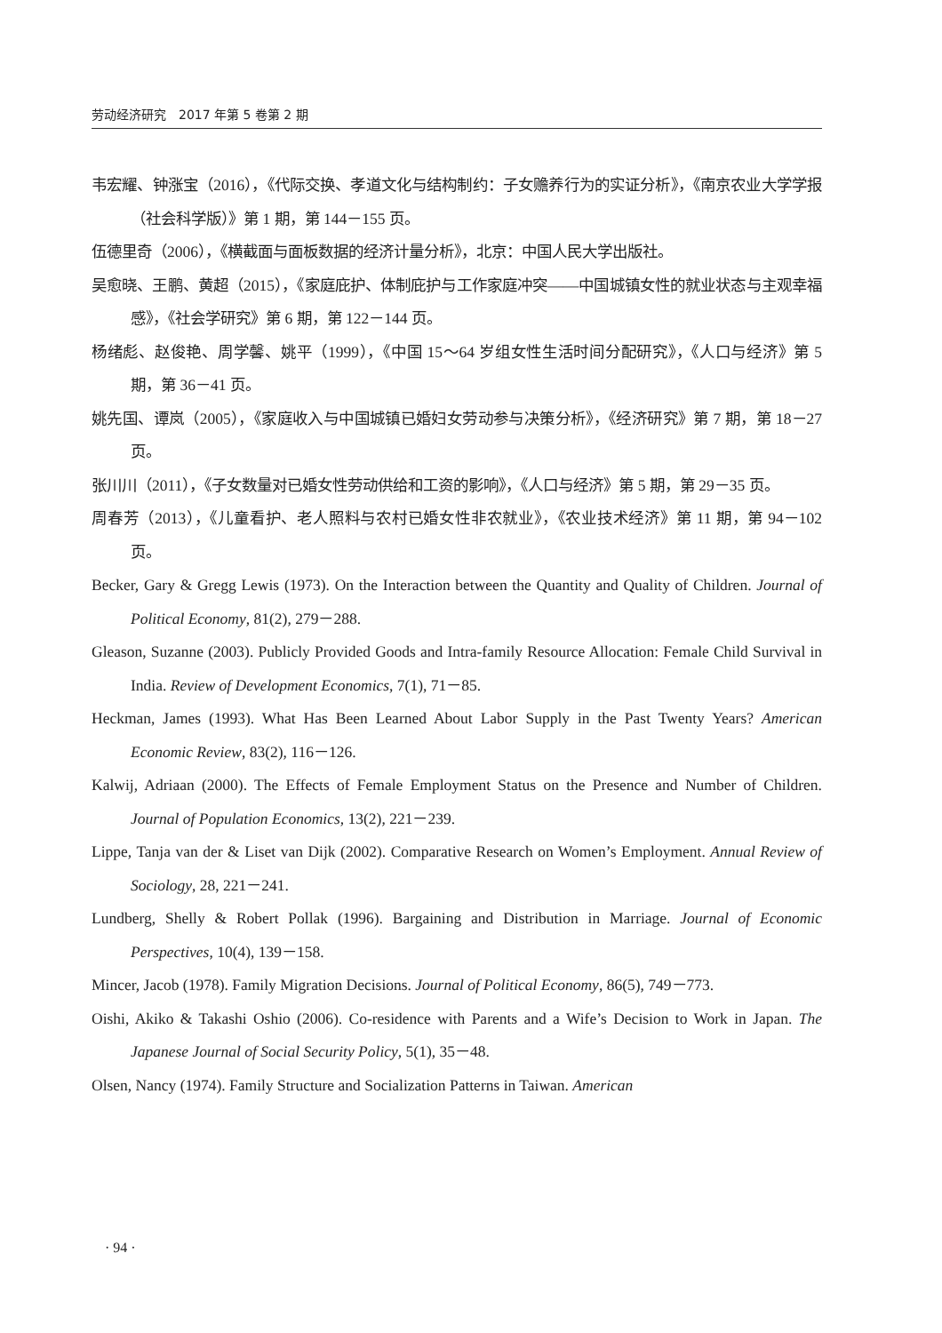劳动经济研究　2017 年第 5 卷第 2 期
韦宏耀、钟涨宝（2016），《代际交换、孝道文化与结构制约：子女赡养行为的实证分析》，《南京农业大学学报（社会科学版）》第 1 期，第 144－155 页。
伍德里奇（2006），《横截面与面板数据的经济计量分析》，北京：中国人民大学出版社。
吴愈晓、王鹏、黄超（2015），《家庭庇护、体制庇护与工作家庭冲突——中国城镇女性的就业状态与主观幸福感》，《社会学研究》第 6 期，第 122－144 页。
杨绪彪、赵俊艳、周学馨、姚平（1999），《中国 15～64 岁组女性生活时间分配研究》，《人口与经济》第 5 期，第 36－41 页。
姚先国、谭岚（2005），《家庭收入与中国城镇已婚妇女劳动参与决策分析》，《经济研究》第 7 期，第 18－27 页。
张川川（2011），《子女数量对已婚女性劳动供给和工资的影响》，《人口与经济》第 5 期，第 29－35 页。
周春芳（2013），《儿童看护、老人照料与农村已婚女性非农就业》，《农业技术经济》第 11 期，第 94－102 页。
Becker, Gary & Gregg Lewis (1973). On the Interaction between the Quantity and Quality of Children. Journal of Political Economy, 81(2), 279－288.
Gleason, Suzanne (2003). Publicly Provided Goods and Intra-family Resource Allocation: Female Child Survival in India. Review of Development Economics, 7(1), 71－85.
Heckman, James (1993). What Has Been Learned About Labor Supply in the Past Twenty Years? American Economic Review, 83(2), 116－126.
Kalwij, Adriaan (2000). The Effects of Female Employment Status on the Presence and Number of Children. Journal of Population Economics, 13(2), 221－239.
Lippe, Tanja van der & Liset van Dijk (2002). Comparative Research on Women’s Employment. Annual Review of Sociology, 28, 221－241.
Lundberg, Shelly & Robert Pollak (1996). Bargaining and Distribution in Marriage. Journal of Economic Perspectives, 10(4), 139－158.
Mincer, Jacob (1978). Family Migration Decisions. Journal of Political Economy, 86(5), 749－773.
Oishi, Akiko & Takashi Oshio (2006). Co-residence with Parents and a Wife’s Decision to Work in Japan. The Japanese Journal of Social Security Policy, 5(1), 35－48.
Olsen, Nancy (1974). Family Structure and Socialization Patterns in Taiwan. American
· 94 ·